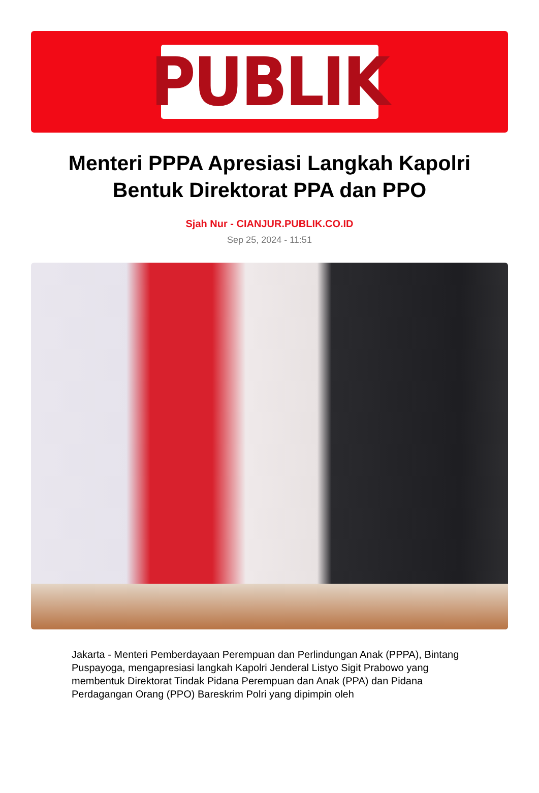PUBLIK
Menteri PPPA Apresiasi Langkah Kapolri Bentuk Direktorat PPA dan PPO
Sjah Nur - CIANJUR.PUBLIK.CO.ID
Sep 25, 2024 - 11:51
Jakarta - Menteri Pemberdayaan Perempuan dan Perlindungan Anak (PPPA), Bintang Puspayoga, mengapresiasi langkah Kapolri Jenderal Listyo Sigit Prabowo yang membentuk Direktorat Tindak Pidana Perempuan dan Anak (PPA) dan Pidana Perdagangan Orang (PPO) Bareskrim Polri yang dipimpin oleh